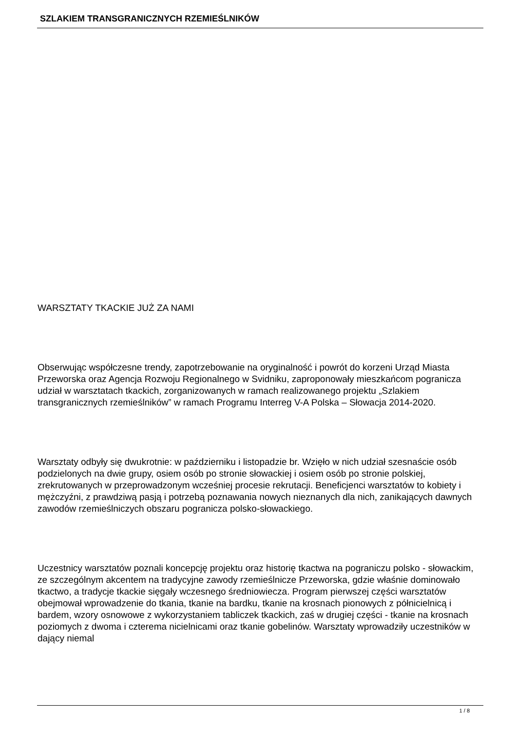SZLAKIEM TRANSGRANICZNYCH RZEMIEŚLNIKÓW
WARSZTATY TKACKIE JUŻ ZA NAMI
Obserwując współczesne trendy, zapotrzebowanie na oryginalność i powrót do korzeni Urząd Miasta Przeworska oraz Agencja Rozwoju Regionalnego w Svidniku, zaproponowały mieszkańcom pogranicza udział w warsztatach tkackich, zorganizowanych w ramach realizowanego projektu „Szlakiem transgranicznych rzemieślników” w ramach Programu Interreg V-A Polska – Słowacja 2014-2020.
Warsztaty odbyły się dwukrotnie: w październiku i listopadzie br. Wzięło w nich udział szesnaście osób podzielonych na dwie grupy, osiem osób po stronie słowackiej i osiem osób po stronie polskiej, zrekrutowanych w przeprowadzonym wcześniej procesie rekrutacji. Beneficjenci warsztatów to kobiety i mężczyźni, z prawdziwą pasją i potrzebą poznawania nowych nieznanych dla nich, zanikających dawnych zawodów rzemieślniczych obszaru pogranicza polsko-słowackiego.
Uczestnicy warsztatów poznali koncepcję projektu oraz historię tkactwa na pograniczu polsko - słowackim, ze szczególnym akcentem na tradycyjne zawody rzemieślnicze Przeworska, gdzie właśnie dominowało tkactwo, a tradycje tkackie sięgały wczesnego średniowiecza. Program pierwszej części warsztatów obejmował wprowadzenie do tkania, tkanie na bardku, tkanie na krosnach pionowych z półnicielnicą i bardem, wzory osnowowe z wykorzystaniem tabliczek tkackich, zaś w drugiej części - tkanie na krosnach poziomych z dwoma i czterema nicielnicami oraz tkanie gobelinów. Warsztaty wprowadziły uczestników w dający niemal
1 / 8